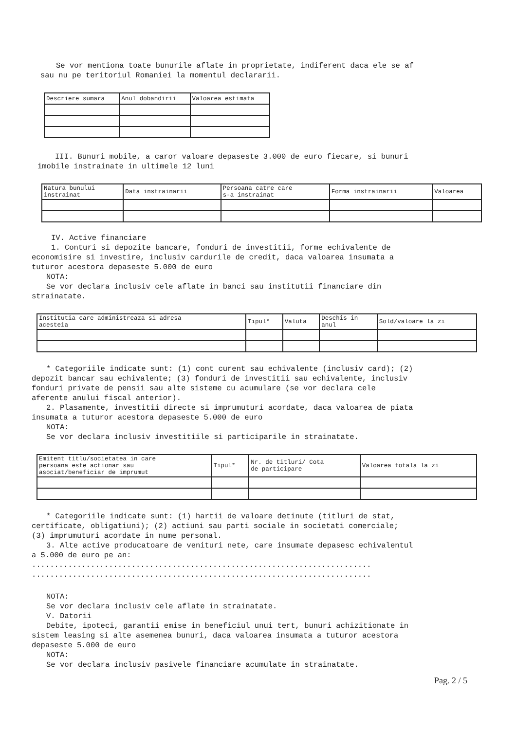Se vor mentiona toate bunurile aflate in proprietate, indiferent daca ele se af
sau nu pe teritoriul Romaniei la momentul declararii.
| Descriere sumara | Anul dobandirii | Valoarea estimata |
| --- | --- | --- |
III. Bunuri mobile, a caror valoare depaseste 3.000 de euro fiecare, si bunuri
imobile instrainate in ultimele 12 luni
| Natura bunului instrainat | Data instrainarii | Persoana catre care s-a instrainat | Forma instrainarii | Valoarea |
| --- | --- | --- | --- | --- |
IV. Active financiare
1. Conturi si depozite bancare, fonduri de investitii, forme echivalente de
economisire si investire, inclusiv cardurile de credit, daca valoarea insumata a
tuturor acestora depaseste 5.000 de euro
NOTA:
Se vor declara inclusiv cele aflate in banci sau institutii financiare din
strainatate.
| Institutia care administreaza si adresa acesteia | Tipul* | Valuta | Deschis in anul | Sold/valoare la zi |
| --- | --- | --- | --- | --- |
* Categoriile indicate sunt: (1) cont curent sau echivalente (inclusiv card); (2)
depozit bancar sau echivalente; (3) fonduri de investitii sau echivalente, inclusiv
fonduri private de pensii sau alte sisteme cu acumulare (se vor declara cele
aferente anului fiscal anterior).
2. Plasamente, investitii directe si imprumuturi acordate, daca valoarea de piata
insumata a tuturor acestora depaseste 5.000 de euro
NOTA:
Se vor declara inclusiv investitiile si participarile in strainatate.
| Emitent titlu/societatea in care persoana este actionar sau asociat/beneficiar de imprumut | Tipul* | Nr. de titluri/ Cota de participare | Valoarea totala la zi |
| --- | --- | --- | --- |
* Categoriile indicate sunt: (1) hartii de valoare detinute (titluri de stat,
certificate, obligatiuni); (2) actiuni sau parti sociale in societati comerciale;
(3) imprumuturi acordate in nume personal.
3. Alte active producatoare de venituri nete, care insumate depasesc echivalentul
a 5.000 de euro pe an:
...........................................................................
...........................................................................
NOTA:
Se vor declara inclusiv cele aflate in strainatate.
V. Datorii
Debite, ipoteci, garantii emise in beneficiul unui tert, bunuri achizitionate in
sistem leasing si alte asemenea bunuri, daca valoarea insumata a tuturor acestora
depaseste 5.000 de euro
NOTA:
Se vor declara inclusiv pasivele financiare acumulate in strainatate.
Pag. 2 / 5